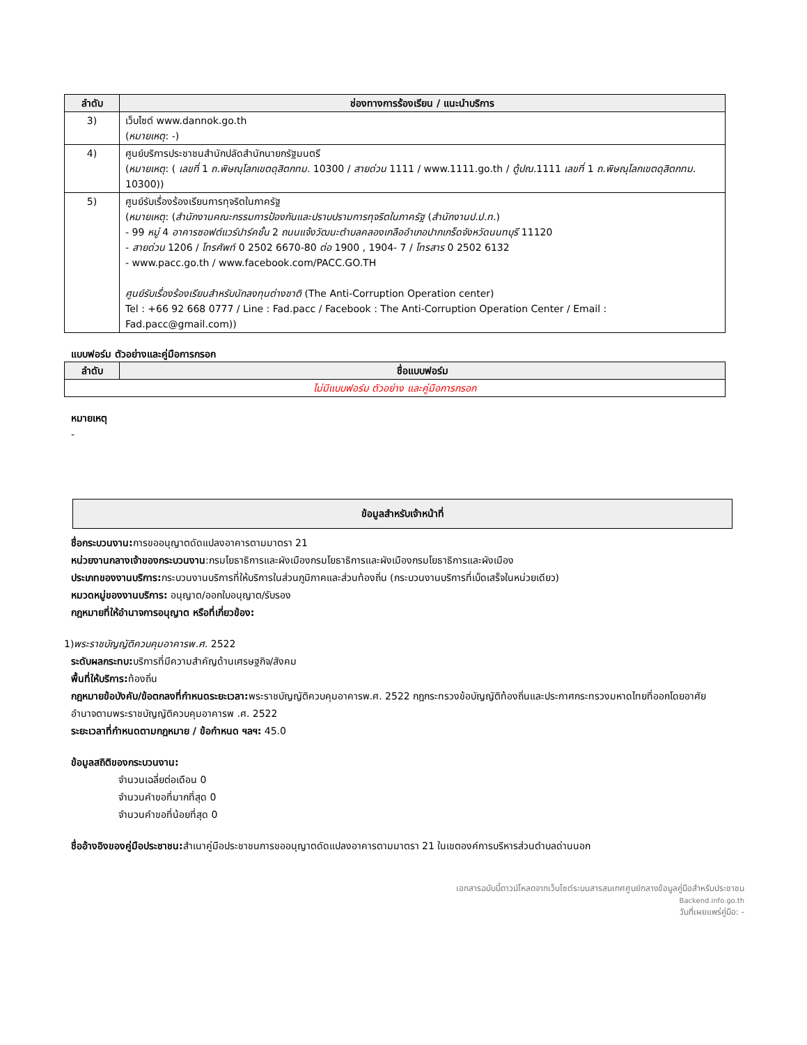| ลำดับ | ช่องทางการร้องเรียน / แนะนำบริการ |
| --- | --- |
| 3) | เว็บไซต์ www.dannok.go.th ( หมายเหตุ : -) |
| 4) | ศูนย์บริการประชาชนสำนักปลัดสำนักนายกรัฐมนตรี ( หมายเหตุ : ( เลขที่ 1 ถ.พิษณุโลกเขตดุสิตกทม. 10300 / สายด่วน 1111 / www.1111.go.th / ตู้ปณ. 1111 เลขที่ 1 ถ.พิษณุโลกเขตดุสิตกทม. 10300)) |
| 5) | ศูนย์รับเรื่องร้องเรียนการทุจริตในภาครัฐ ( หมายเหตุ : ( สำนักงานคณะกรรมการป้องกันและปราบปรามการทุจริตในภาครัฐ ( สำนักงานป.ป.ท. ) - 99 หมู่ 4 อาคารซอฟต์แวร์ปาร์คชั้น 2 ถนนแจ้งวัฒนะตำบลคลองเกลืออำเภอปากเกร็ดจังหวัดนนทบุรี 11120 - สายด่วน 1206 / โทรศัพท์ 0 2502 6670-80 ต่อ 1900 , 1904- 7 / โทรสาร 0 2502 6132 - www.pacc.go.th / www.facebook.com/PACC.GO.TH ศูนย์รับเรื่องร้องเรียนสำหรับนักลงทุนต่างชาติ (The Anti-Corruption Operation center) Tel : +66 92 668 0777 / Line : Fad.pacc / Facebook : The Anti-Corruption Operation Center / Email : Fad.pacc@gmail.com)) |
แบบฟอร์ม ตัวอย่างและคู่มือการกรอก
| ลำดับ | ชื่อแบบฟอร์ม |
| --- | --- |
| ไม่มีแบบฟอร์ม ตัวอย่าง และคู่มือการกรอก | |
หมายเหตุ
-
ข้อมูลสำหรับเจ้าหน้าที่
ชื่อกระบวนงาน: การขออนุญาตดัดแปลงอาคารตามมาตรา 21
หน่วยงานกลางเจ้าของกระบวนงาน:กรมโยธาธิการและผังเมืองกรมโยธาธิการและผังเมืองกรมโยธาธิการและผังเมือง
ประเภทของงานบริการ: กระบวนงานบริการที่ให้บริการในส่วนภูมิภาคและส่วนท้องถิ่น (กระบวนงานบริการที่เบ็ดเสร็จในหน่วยเดียว)
หมวดหมู่ของงานบริการ: อนุญาต/ออกใบอนุญาต/รับรอง
กฎหมายที่ให้อำนาจการอนุญาต หรือที่เกี่ยวข้อง:
1)พระราชบัญญัติควบคุมอาคารพ.ศ. 2522
ระดับผลกระทบ: บริการที่มีความสำคัญด้านเศรษฐกิจ/สังคม
พื้นที่ให้บริการ: ท้องถิ่น
กฎหมายข้อบังคับ/ข้อตกลงที่กำหนดระยะเวลา: พระราชบัญญัติควบคุมอาคารพ.ศ. 2522 กฎกระทรวงข้อบัญญัติท้องถิ่นและประกาศกระทรวงมหาดไทยที่ออกโดยอาศัยอำนาจตามพระราชบัญญัติควบคุมอาคารพ .ศ. 2522
ระยะเวลาที่กำหนดตามกฎหมาย / ข้อกำหนด ฯลฯ: 45.0
ข้อมูลสถิติของกระบวนงาน:
จำนวนเฉลี่ยต่อเดือน 0
จำนวนคำขอที่มากที่สุด 0
จำนวนคำขอที่น้อยที่สุด 0
ชื่ออ้างอิงของคู่มือประชาชน: สำเนาคู่มือประชาชนการขออนุญาตดัดแปลงอาคารตามมาตรา 21 ในเขตองค์การบริหารส่วนตำบลด่านนอก
เอกสารฉบับนี้ดาวน์โหลดจากเว็บไซต์ระบบสารสนเทศศูนย์กลางข้อมูลคู่มือสำหรับประชาชน
Backend.info.go.th
วันที่เผยแพร่คู่มือ: -